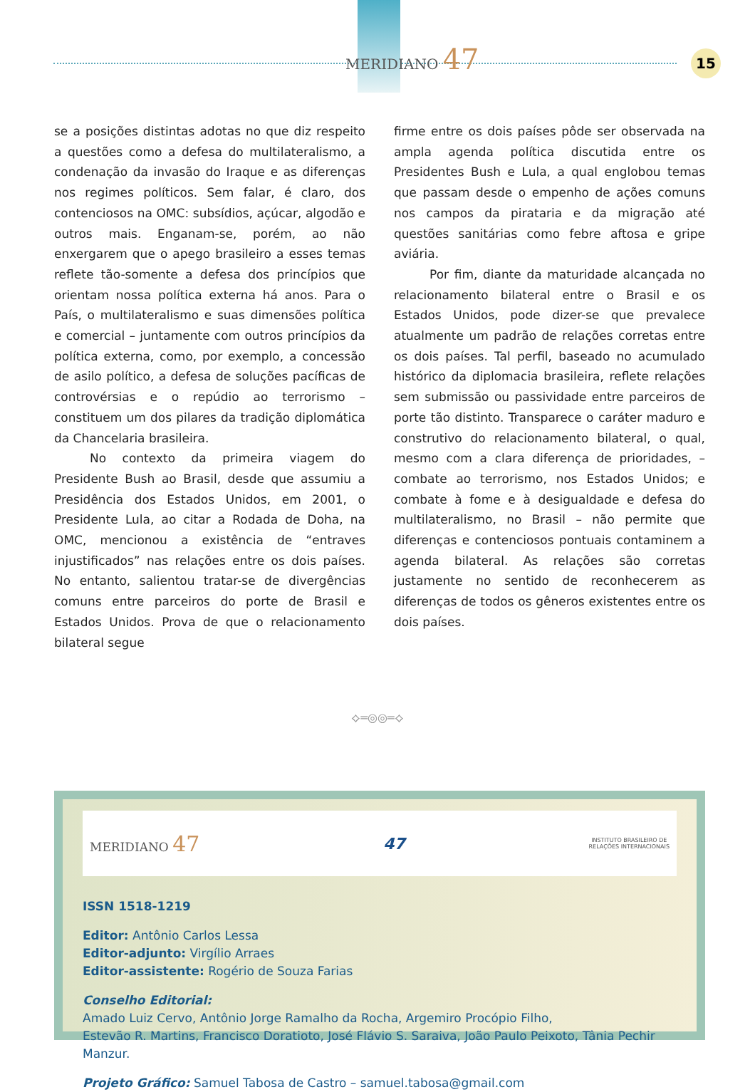MERIDIANO 47 15
se a posições distintas adotas no que diz respeito a questões como a defesa do multilateralismo, a condenação da invasão do Iraque e as diferenças nos regimes políticos. Sem falar, é claro, dos contenciosos na OMC: subsídios, açúcar, algodão e outros mais. Enganam-se, porém, ao não enxergarem que o apego brasileiro a esses temas reflete tão-somente a defesa dos princípios que orientam nossa política externa há anos. Para o País, o multilateralismo e suas dimensões política e comercial – juntamente com outros princípios da política externa, como, por exemplo, a concessão de asilo político, a defesa de soluções pacíficas de controvérsias e o repúdio ao terrorismo – constituem um dos pilares da tradição diplomática da Chancelaria brasileira.
No contexto da primeira viagem do Presidente Bush ao Brasil, desde que assumiu a Presidência dos Estados Unidos, em 2001, o Presidente Lula, ao citar a Rodada de Doha, na OMC, mencionou a existência de “entraves injustificados” nas relações entre os dois países. No entanto, salientou tratar-se de divergências comuns entre parceiros do porte de Brasil e Estados Unidos. Prova de que o relacionamento bilateral segue
firme entre os dois países pôde ser observada na ampla agenda política discutida entre os Presidentes Bush e Lula, a qual englobou temas que passam desde o empenho de ações comuns nos campos da pirataria e da migração até questões sanitárias como febre aftosa e gripe aviária.
Por fim, diante da maturidade alcançada no relacionamento bilateral entre o Brasil e os Estados Unidos, pode dizer-se que prevalece atualmente um padrão de relações corretas entre os dois países. Tal perfil, baseado no acumulado histórico da diplomacia brasileira, reflete relações sem submissão ou passividade entre parceiros de porte tão distinto. Transparece o caráter maduro e construtivo do relacionamento bilateral, o qual, mesmo com a clara diferença de prioridades, – combate ao terrorismo, nos Estados Unidos; e combate à fome e à desigualdade e defesa do multilateralismo, no Brasil – não permite que diferenças e contenciosos pontuais contaminem a agenda bilateral. As relações são corretas justamente no sentido de reconhecerem as diferenças de todos os gêneros existentes entre os dois países.
⟡═◎◎═⟡
MERIDIANO 47 47 INSTITUTO BRASILEIRO DE
RELAÇÕES INTERNACIONAIS
ISSN 1518-1219
Editor: Antônio Carlos Lessa
Editor-adjunto: Virgílio Arraes
Editor-assistente: Rogério de Souza Farias
Conselho Editorial:
Amado Luiz Cervo, Antônio Jorge Ramalho da Rocha, Argemiro Procópio Filho,
Estevão R. Martins, Francisco Doratioto, José Flávio S. Saraiva, João Paulo Peixoto, Tânia Pechir Manzur.
Projeto Gráfico: Samuel Tabosa de Castro – samuel.tabosa@gmail.com